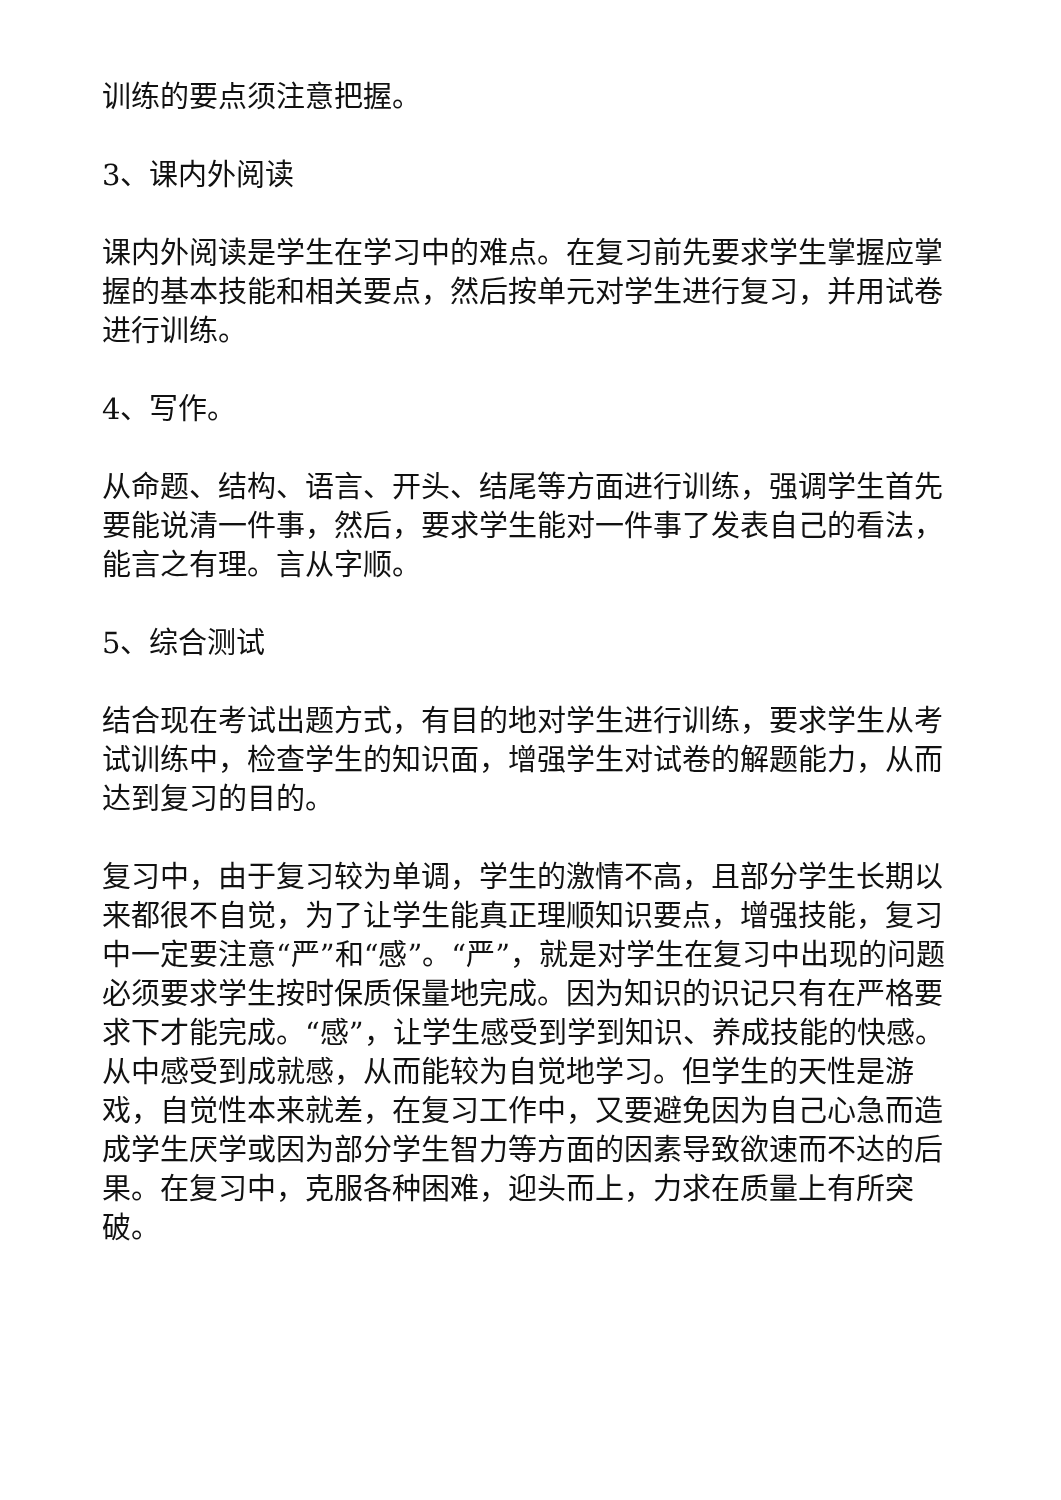训练的要点须注意把握。
3、课内外阅读
课内外阅读是学生在学习中的难点。在复习前先要求学生掌握应掌握的基本技能和相关要点，然后按单元对学生进行复习，并用试卷进行训练。
4、写作。
从命题、结构、语言、开头、结尾等方面进行训练，强调学生首先要能说清一件事，然后，要求学生能对一件事了发表自己的看法，能言之有理。言从字顺。
5、综合测试
结合现在考试出题方式，有目的地对学生进行训练，要求学生从考试训练中，检查学生的知识面，增强学生对试卷的解题能力，从而达到复习的目的。
复习中，由于复习较为单调，学生的激情不高，且部分学生长期以来都很不自觉，为了让学生能真正理顺知识要点，增强技能，复习中一定要注意“严”和“感”。“严”，就是对学生在复习中出现的问题必须要求学生按时保质保量地完成。因为知识的识记只有在严格要求下才能完成。“感”，让学生感受到学到知识、养成技能的快感。从中感受到成就感，从而能较为自觉地学习。但学生的天性是游戏，自觉性本来就差，在复习工作中，又要避免因为自己心急而造成学生厌学或因为部分学生智力等方面的因素导致欲速而不达的后果。在复习中，克服各种困难，迎头而上，力求在质量上有所突破。